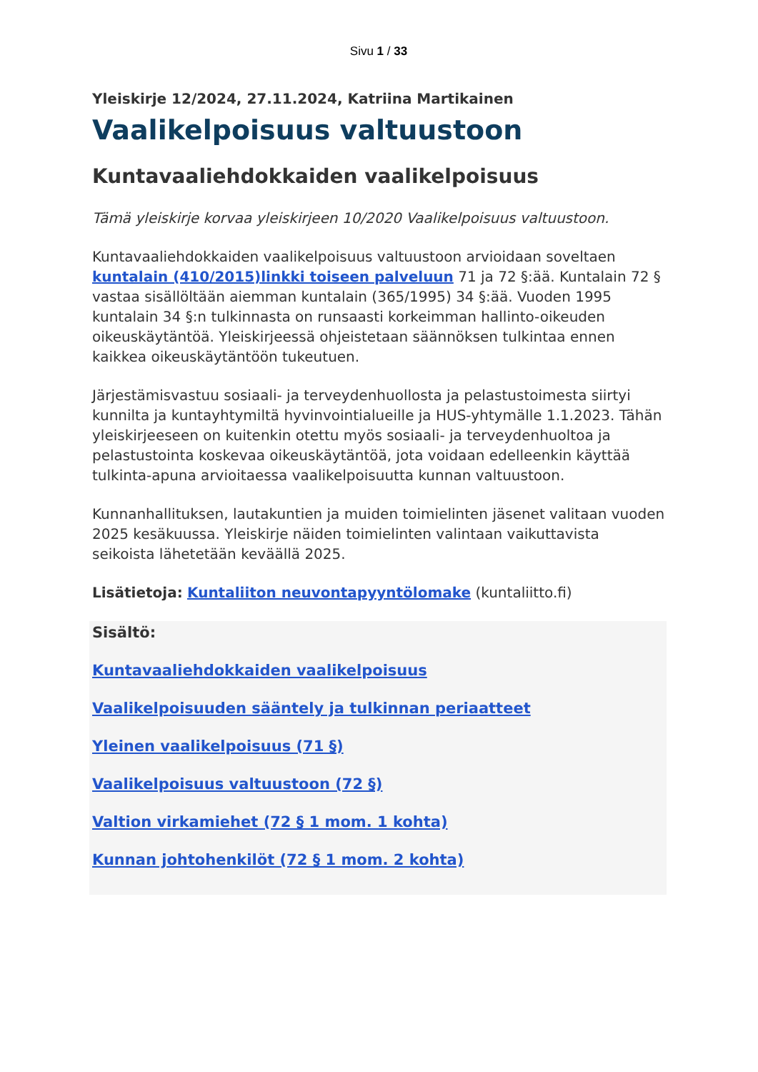Sivu 1 / 33
Yleiskirje 12/2024, 27.11.2024, Katriina Martikainen
Vaalikelpoisuus valtuustoon
Kuntavaaliehdokkaiden vaalikelpoisuus
Tämä yleiskirje korvaa yleiskirjeen 10/2020 Vaalikelpoisuus valtuustoon.
Kuntavaaliehdokkaiden vaalikelpoisuus valtuustoon arvioidaan soveltaen kuntalain (410/2015)linkki toiseen palveluun 71 ja 72 §:ää. Kuntalain 72 § vastaa sisällöltään aiemman kuntalain (365/1995) 34 §:ää. Vuoden 1995 kuntalain 34 §:n tulkinnasta on runsaasti korkeimman hallinto-oikeuden oikeuskäytäntöä. Yleiskirjeessä ohjeistetaan säännöksen tulkintaa ennen kaikkea oikeuskäytäntöön tukeutuen.
Järjestämisvastuu sosiaali- ja terveydenhuollosta ja pelastustoimesta siirtyi kunnilta ja kuntayhtymiltä hyvinvointialueille ja HUS-yhtymälle 1.1.2023. Tähän yleiskirjeeseen on kuitenkin otettu myös sosiaali- ja terveydenhuoltoa ja pelastustointa koskevaa oikeuskäytäntöä, jota voidaan edelleenkin käyttää tulkinta-apuna arvioitaessa vaalikelpoisuutta kunnan valtuustoon.
Kunnanhallituksen, lautakuntien ja muiden toimielinten jäsenet valitaan vuoden 2025 kesäkuussa. Yleiskirje näiden toimielinten valintaan vaikuttavista seikoista lähetetään keväällä 2025.
Lisätietoja: Kuntaliiton neuvontapyyntölomake (kuntaliitto.fi)
Sisältö:
Kuntavaaliehdokkaiden vaalikelpoisuus
Vaalikelpoisuuden sääntely ja tulkinnan periaatteet
Yleinen vaalikelpoisuus (71 §)
Vaalikelpoisuus valtuustoon (72 §)
Valtion virkamiehet (72 § 1 mom. 1 kohta)
Kunnan johtohenkilöt (72 § 1 mom. 2 kohta)